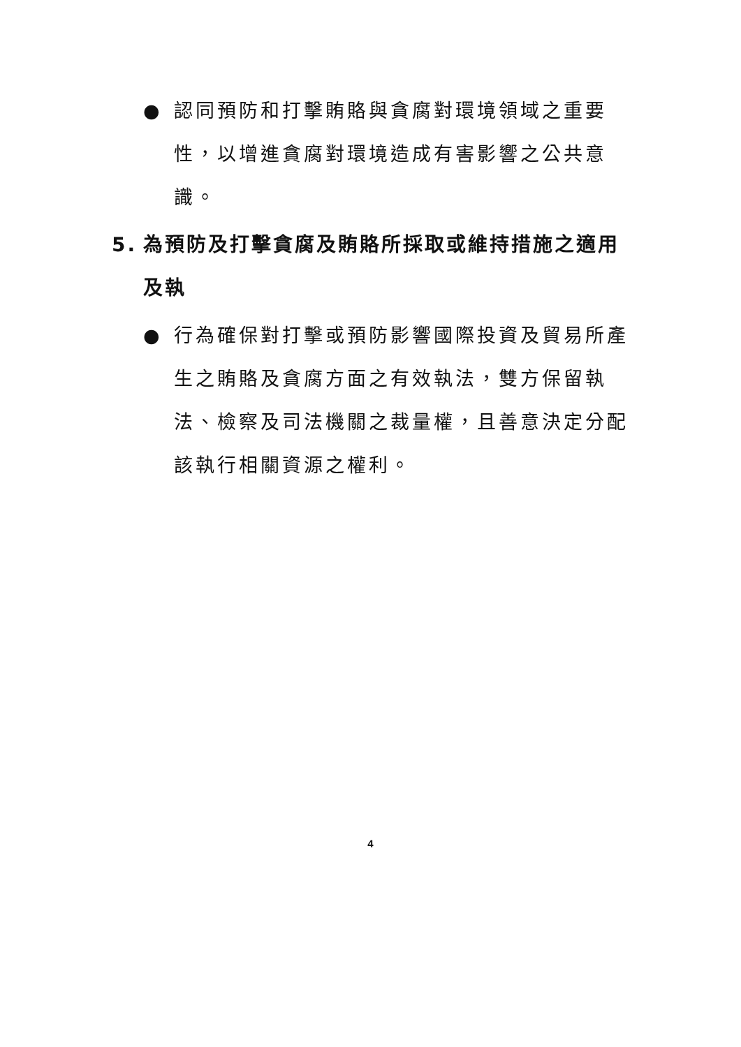● 認同預防和打擊賄賂與貪腐對環境領域之重要性，以增進貪腐對環境造成有害影響之公共意識。
5. 為預防及打擊貪腐及賄賂所採取或維持措施之適用及執
● 行為確保對打擊或預防影響國際投資及貿易所產生之賄賂及貪腐方面之有效執法，雙方保留執法、檢察及司法機關之裁量權，且善意決定分配該執行相關資源之權利。
4